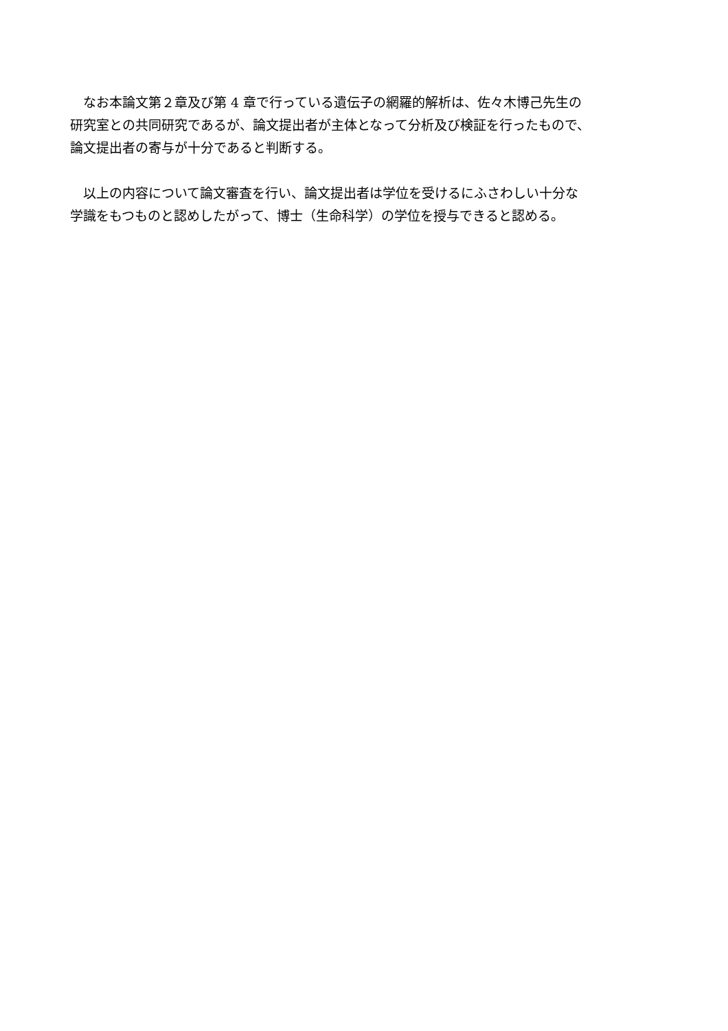なお本論文第２章及び第 4 章で行っている遺伝子の網羅的解析は、佐々木博己先生の
研究室との共同研究であるが、論文提出者が主体となって分析及び検証を行ったもので、
論文提出者の寄与が十分であると判断する。
　以上の内容について論文審査を行い、論文提出者は学位を受けるにふさわしい十分な
学識をもつものと認めしたがって、博士（生命科学）の学位を授与できると認める。